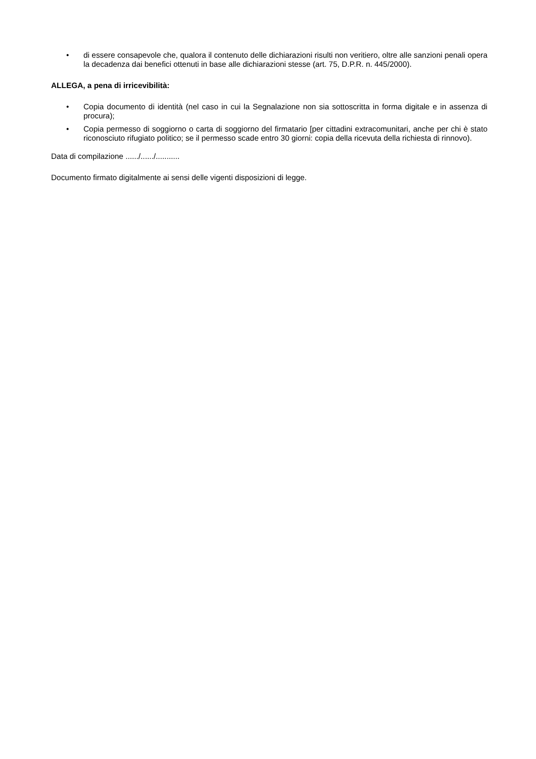• di essere consapevole che, qualora il contenuto delle dichiarazioni risulti non veritiero, oltre alle sanzioni penali opera la decadenza dai benefici ottenuti in base alle dichiarazioni stesse (art. 75, D.P.R. n. 445/2000).
ALLEGA, a pena di irricevibilità:
• Copia documento di identità (nel caso in cui la Segnalazione non sia sottoscritta in forma digitale e in assenza di procura);
• Copia permesso di soggiorno o carta di soggiorno del firmatario [per cittadini extracomunitari, anche per chi è stato riconosciuto rifugiato politico; se il permesso scade entro 30 giorni: copia della ricevuta della richiesta di rinnovo).
Data di compilazione ....../....../...........
Documento firmato digitalmente ai sensi delle vigenti disposizioni di legge.